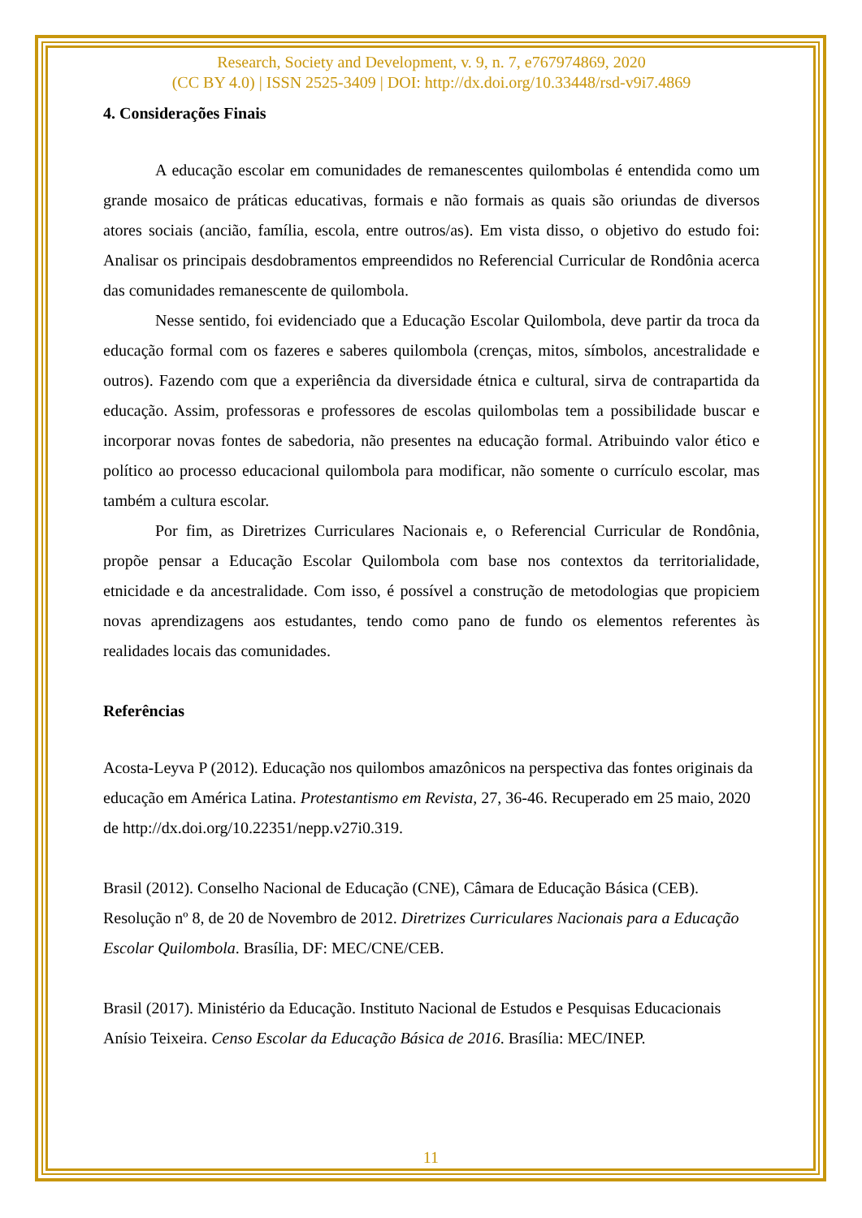Research, Society and Development, v. 9, n. 7, e767974869, 2020
(CC BY 4.0) | ISSN 2525-3409 | DOI: http://dx.doi.org/10.33448/rsd-v9i7.4869
4. Considerações Finais
A educação escolar em comunidades de remanescentes quilombolas é entendida como um grande mosaico de práticas educativas, formais e não formais as quais são oriundas de diversos atores sociais (ancião, família, escola, entre outros/as). Em vista disso, o objetivo do estudo foi: Analisar os principais desdobramentos empreendidos no Referencial Curricular de Rondônia acerca das comunidades remanescente de quilombola.
Nesse sentido, foi evidenciado que a Educação Escolar Quilombola, deve partir da troca da educação formal com os fazeres e saberes quilombola (crenças, mitos, símbolos, ancestralidade e outros). Fazendo com que a experiência da diversidade étnica e cultural, sirva de contrapartida da educação. Assim, professoras e professores de escolas quilombolas tem a possibilidade buscar e incorporar novas fontes de sabedoria, não presentes na educação formal. Atribuindo valor ético e político ao processo educacional quilombola para modificar, não somente o currículo escolar, mas também a cultura escolar.
Por fim, as Diretrizes Curriculares Nacionais e, o Referencial Curricular de Rondônia, propõe pensar a Educação Escolar Quilombola com base nos contextos da territorialidade, etnicidade e da ancestralidade. Com isso, é possível a construção de metodologias que propiciem novas aprendizagens aos estudantes, tendo como pano de fundo os elementos referentes às realidades locais das comunidades.
Referências
Acosta-Leyva P (2012). Educação nos quilombos amazônicos na perspectiva das fontes originais da educação em América Latina. Protestantismo em Revista, 27, 36-46. Recuperado em 25 maio, 2020 de http://dx.doi.org/10.22351/nepp.v27i0.319.
Brasil (2012). Conselho Nacional de Educação (CNE), Câmara de Educação Básica (CEB). Resolução nº 8, de 20 de Novembro de 2012. Diretrizes Curriculares Nacionais para a Educação Escolar Quilombola. Brasília, DF: MEC/CNE/CEB.
Brasil (2017). Ministério da Educação. Instituto Nacional de Estudos e Pesquisas Educacionais Anísio Teixeira. Censo Escolar da Educação Básica de 2016. Brasília: MEC/INEP.
11